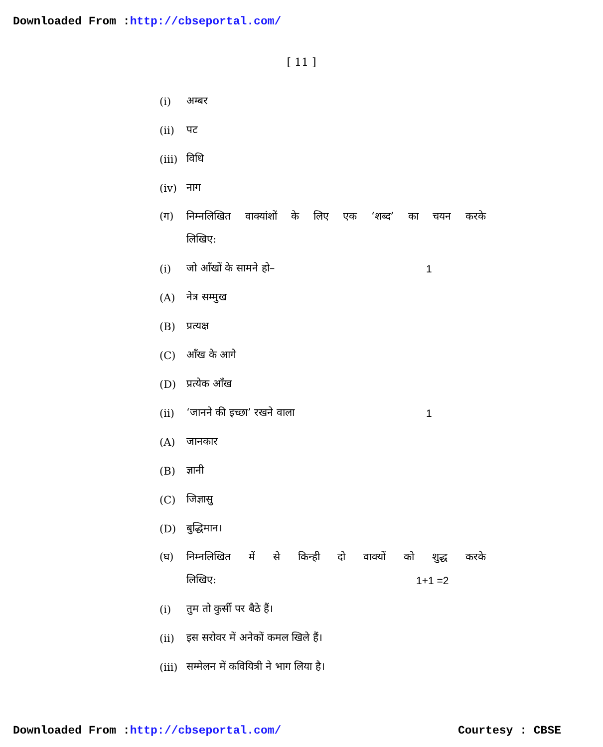Downloaded From :http://cbseportal.com/
[ 11 ]
(i) अम्बर
(ii) पट
(iii) विधि
(iv) नाग
(ग) निम्नलिखित वाक्यांशों के लिए एक ‘शब्द’ का चयन करके
लिखिए:
(i) जो आँखों के सामने हो– 1
(A) नेत्र सम्मुख
(B) प्रत्यक्ष
(C) आँख के आगे
(D) प्रत्येक आँख
(ii) ‘जानने की इच्छा’ रखने वाला 1
(A) जानकार
(B) ज्ञानी
(C) जिज्ञासु
(D) बुद्धिमान।
(घ) निम्नलिखित में से किन्ही दो वाक्यों को शुद्ध करके
लिखिए: 1+1 =2
(i) तुम तो कुर्सी पर बैठे हैं।
(ii) इस सरोवर में अनेकों कमल खिले हैं।
(iii) सम्मेलन में कवियित्री ने भाग लिया है।
Downloaded From :http://cbseportal.com/ Courtesy : CBSE